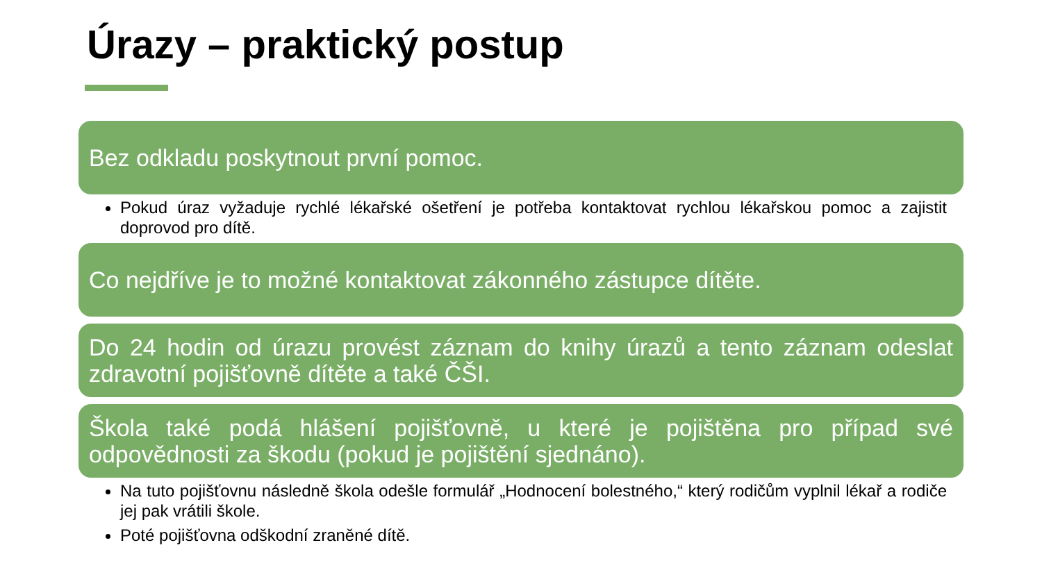Úrazy – praktický postup
Bez odkladu poskytnout první pomoc.
Pokud úraz vyžaduje rychlé lékařské ošetření je potřeba kontaktovat rychlou lékařskou pomoc a zajistit doprovod pro dítě.
Co nejdříve je to možné kontaktovat zákonného zástupce dítěte.
Do 24 hodin od úrazu provést záznam do knihy úrazů a tento záznam odeslat zdravotní pojišťovně dítěte a také ČŠI.
Škola také podá hlášení pojišťovně, u které je pojištěna pro případ své odpovědnosti za škodu (pokud je pojištění sjednáno).
Na tuto pojišťovnu následně škola odešle formulář „Hodnocení bolestného,“ který rodičům vyplnil lékař a rodiče jej pak vrátili škole.
Poté pojišťovna odškodní zraněné dítě.